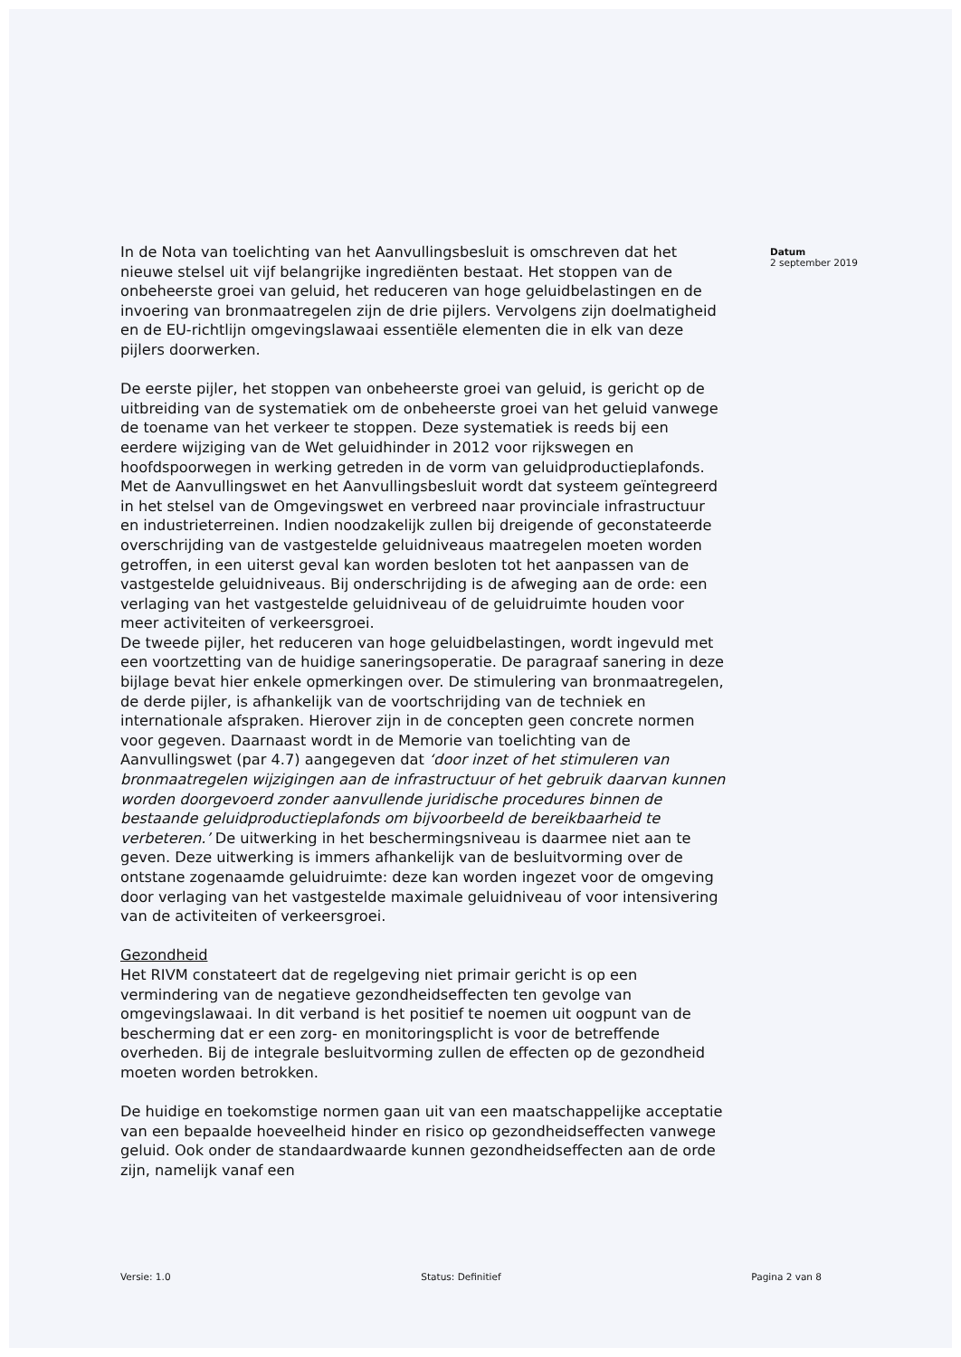In de Nota van toelichting van het Aanvullingsbesluit is omschreven dat het nieuwe stelsel uit vijf belangrijke ingrediënten bestaat. Het stoppen van de onbeheerste groei van geluid, het reduceren van hoge geluidbelastingen en de invoering van bronmaatregelen zijn de drie pijlers. Vervolgens zijn doelmatigheid en de EU-richtlijn omgevingslawaai essentiële elementen die in elk van deze pijlers doorwerken.
De eerste pijler, het stoppen van onbeheerste groei van geluid, is gericht op de uitbreiding van de systematiek om de onbeheerste groei van het geluid vanwege de toename van het verkeer te stoppen. Deze systematiek is reeds bij een eerdere wijziging van de Wet geluidhinder in 2012 voor rijkswegen en hoofdspoorwegen in werking getreden in de vorm van geluidproductieplafonds. Met de Aanvullingswet en het Aanvullingsbesluit wordt dat systeem geïntegreerd in het stelsel van de Omgevingswet en verbreed naar provinciale infrastructuur en industrieterreinen. Indien noodzakelijk zullen bij dreigende of geconstateerde overschrijding van de vastgestelde geluidniveaus maatregelen moeten worden getroffen, in een uiterst geval kan worden besloten tot het aanpassen van de vastgestelde geluidniveaus. Bij onderschrijding is de afweging aan de orde: een verlaging van het vastgestelde geluidniveau of de geluidruimte houden voor meer activiteiten of verkeersgroei.
De tweede pijler, het reduceren van hoge geluidbelastingen, wordt ingevuld met een voortzetting van de huidige saneringsoperatie. De paragraaf sanering in deze bijlage bevat hier enkele opmerkingen over. De stimulering van bronmaatregelen, de derde pijler, is afhankelijk van de voortschrijding van de techniek en internationale afspraken. Hierover zijn in de concepten geen concrete normen voor gegeven. Daarnaast wordt in de Memorie van toelichting van de Aanvullingswet (par 4.7) aangegeven dat ‘door inzet of het stimuleren van bronmaatregelen wijzigingen aan de infrastructuur of het gebruik daarvan kunnen worden doorgevoerd zonder aanvullende juridische procedures binnen de bestaande geluidproductieplafonds om bijvoorbeeld de bereikbaarheid te verbeteren.’ De uitwerking in het beschermingsniveau is daarmee niet aan te geven. Deze uitwerking is immers afhankelijk van de besluitvorming over de ontstane zogenaamde geluidruimte: deze kan worden ingezet voor de omgeving door verlaging van het vastgestelde maximale geluidniveau of voor intensivering van de activiteiten of verkeersgroei.
Gezondheid
Het RIVM constateert dat de regelgeving niet primair gericht is op een vermindering van de negatieve gezondheidseffecten ten gevolge van omgevingslawaai. In dit verband is het positief te noemen uit oogpunt van de bescherming dat er een zorg- en monitoringsplicht is voor de betreffende overheden. Bij de integrale besluitvorming zullen de effecten op de gezondheid moeten worden betrokken.
De huidige en toekomstige normen gaan uit van een maatschappelijke acceptatie van een bepaalde hoeveelheid hinder en risico op gezondheidseffecten vanwege geluid. Ook onder de standaardwaarde kunnen gezondheidseffecten aan de orde zijn, namelijk vanaf een
Datum
2 september 2019
Versie: 1.0 Status: Definitief Pagina 2 van 8